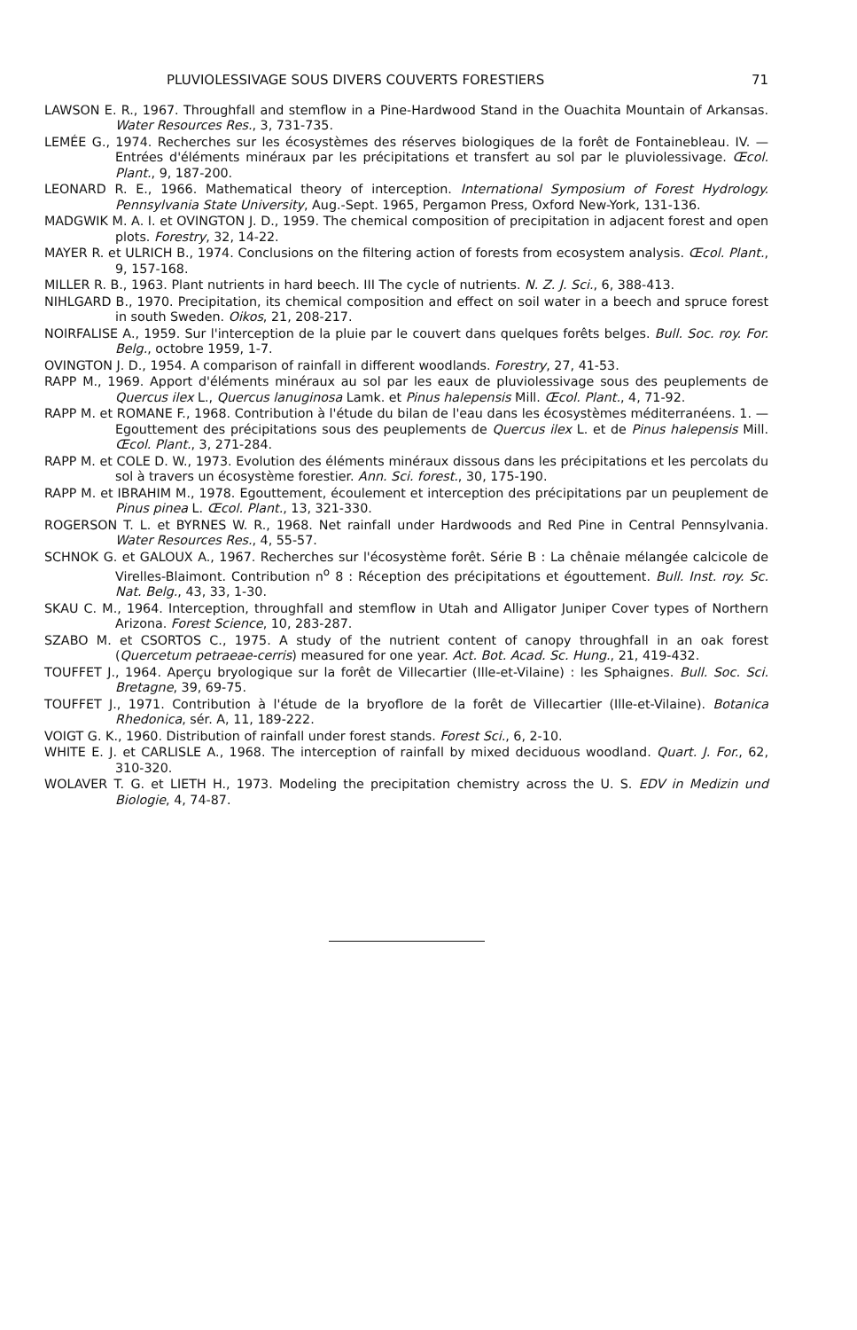PLUVIOLESSIVAGE SOUS DIVERS COUVERTS FORESTIERS 71
LAWSON E. R., 1967. Throughfall and stemflow in a Pine-Hardwood Stand in the Ouachita Mountain of Arkansas. Water Resources Res., 3, 731-735.
LEMÉE G., 1974. Recherches sur les écosystèmes des réserves biologiques de la forêt de Fontainebleau. IV. — Entrées d'éléments minéraux par les précipitations et transfert au sol par le pluviolessivage. Œcol. Plant., 9, 187-200.
LEONARD R. E., 1966. Mathematical theory of interception. International Symposium of Forest Hydrology. Pennsylvania State University, Aug.-Sept. 1965, Pergamon Press, Oxford New-York, 131-136.
MADGWIK M. A. I. et OVINGTON J. D., 1959. The chemical composition of precipitation in adjacent forest and open plots. Forestry, 32, 14-22.
MAYER R. et ULRICH B., 1974. Conclusions on the filtering action of forests from ecosystem analysis. Œcol. Plant., 9, 157-168.
MILLER R. B., 1963. Plant nutrients in hard beech. III The cycle of nutrients. N. Z. J. Sci., 6, 388-413.
NIHLGARD B., 1970. Precipitation, its chemical composition and effect on soil water in a beech and spruce forest in south Sweden. Oikos, 21, 208-217.
NOIRFALISE A., 1959. Sur l'interception de la pluie par le couvert dans quelques forêts belges. Bull. Soc. roy. For. Belg., octobre 1959, 1-7.
OVINGTON J. D., 1954. A comparison of rainfall in different woodlands. Forestry, 27, 41-53.
RAPP M., 1969. Apport d'éléments minéraux au sol par les eaux de pluviolessivage sous des peuplements de Quercus ilex L., Quercus lanuginosa Lamk. et Pinus halepensis Mill. Œcol. Plant., 4, 71-92.
RAPP M. et ROMANE F., 1968. Contribution à l'étude du bilan de l'eau dans les écosystèmes méditerranéens. 1. — Egouttement des précipitations sous des peuplements de Quercus ilex L. et de Pinus halepensis Mill. Œcol. Plant., 3, 271-284.
RAPP M. et COLE D. W., 1973. Evolution des éléments minéraux dissous dans les précipitations et les percolats du sol à travers un écosystème forestier. Ann. Sci. forest., 30, 175-190.
RAPP M. et IBRAHIM M., 1978. Egouttement, écoulement et interception des précipitations par un peuplement de Pinus pinea L. Œcol. Plant., 13, 321-330.
ROGERSON T. L. et BYRNES W. R., 1968. Net rainfall under Hardwoods and Red Pine in Central Pennsylvania. Water Resources Res., 4, 55-57.
SCHNOK G. et GALOUX A., 1967. Recherches sur l'écosystème forêt. Série B : La chênaie mélangée calcicole de Virelles-Blaimont. Contribution n<sup>o</sup> 8 : Réception des précipitations et égouttement. Bull. Inst. roy. Sc. Nat. Belg., 43, 33, 1-30.
SKAU C. M., 1964. Interception, throughfall and stemflow in Utah and Alligator Juniper Cover types of Northern Arizona. Forest Science, 10, 283-287.
SZABO M. et CSORTOS C., 1975. A study of the nutrient content of canopy throughfall in an oak forest (Quercetum petraeae-cerris) measured for one year. Act. Bot. Acad. Sc. Hung., 21, 419-432.
TOUFFET J., 1964. Aperçu bryologique sur la forêt de Villecartier (Ille-et-Vilaine) : les Sphaignes. Bull. Soc. Sci. Bretagne, 39, 69-75.
TOUFFET J., 1971. Contribution à l'étude de la bryoflore de la forêt de Villecartier (Ille-et-Vilaine). Botanica Rhedonica, sér. A, 11, 189-222.
VOIGT G. K., 1960. Distribution of rainfall under forest stands. Forest Sci., 6, 2-10.
WHITE E. J. et CARLISLE A., 1968. The interception of rainfall by mixed deciduous woodland. Quart. J. For., 62, 310-320.
WOLAVER T. G. et LIETH H., 1973. Modeling the precipitation chemistry across the U. S. EDV in Medizin und Biologie, 4, 74-87.